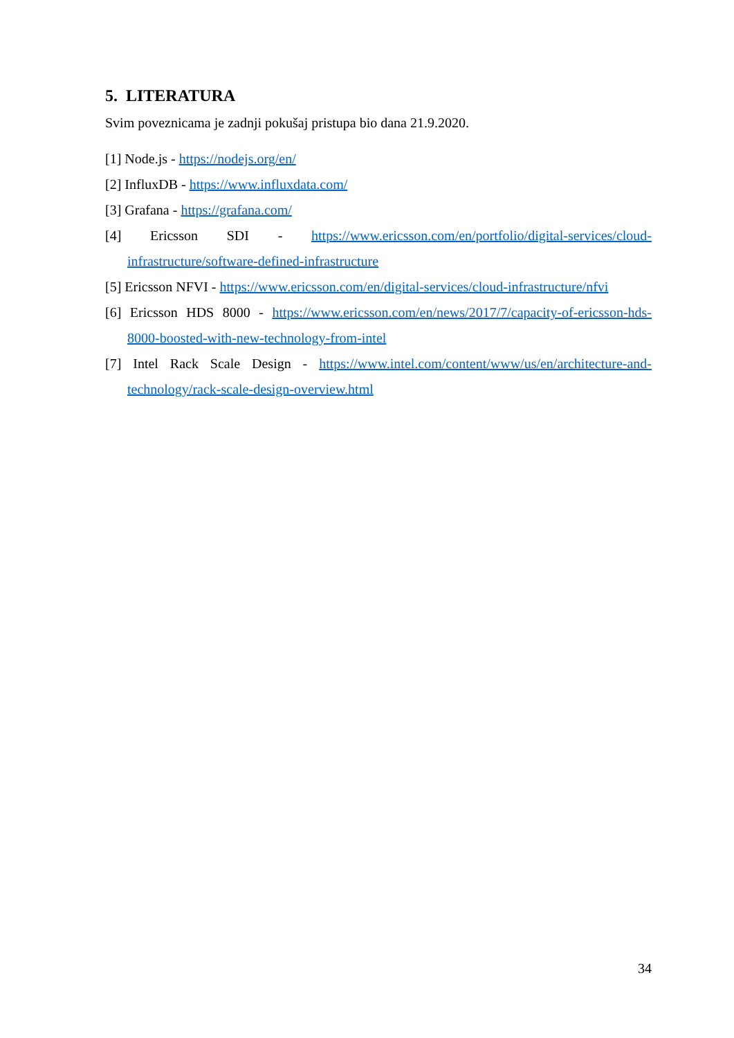5. LITERATURA
Svim poveznicama je zadnji pokušaj pristupa bio dana 21.9.2020.
[1] Node.js - https://nodejs.org/en/
[2] InfluxDB - https://www.influxdata.com/
[3] Grafana - https://grafana.com/
[4] Ericsson SDI - https://www.ericsson.com/en/portfolio/digital-services/cloud-infrastructure/software-defined-infrastructure
[5] Ericsson NFVI - https://www.ericsson.com/en/digital-services/cloud-infrastructure/nfvi
[6] Ericsson HDS 8000 - https://www.ericsson.com/en/news/2017/7/capacity-of-ericsson-hds-8000-boosted-with-new-technology-from-intel
[7] Intel Rack Scale Design - https://www.intel.com/content/www/us/en/architecture-and-technology/rack-scale-design-overview.html
34